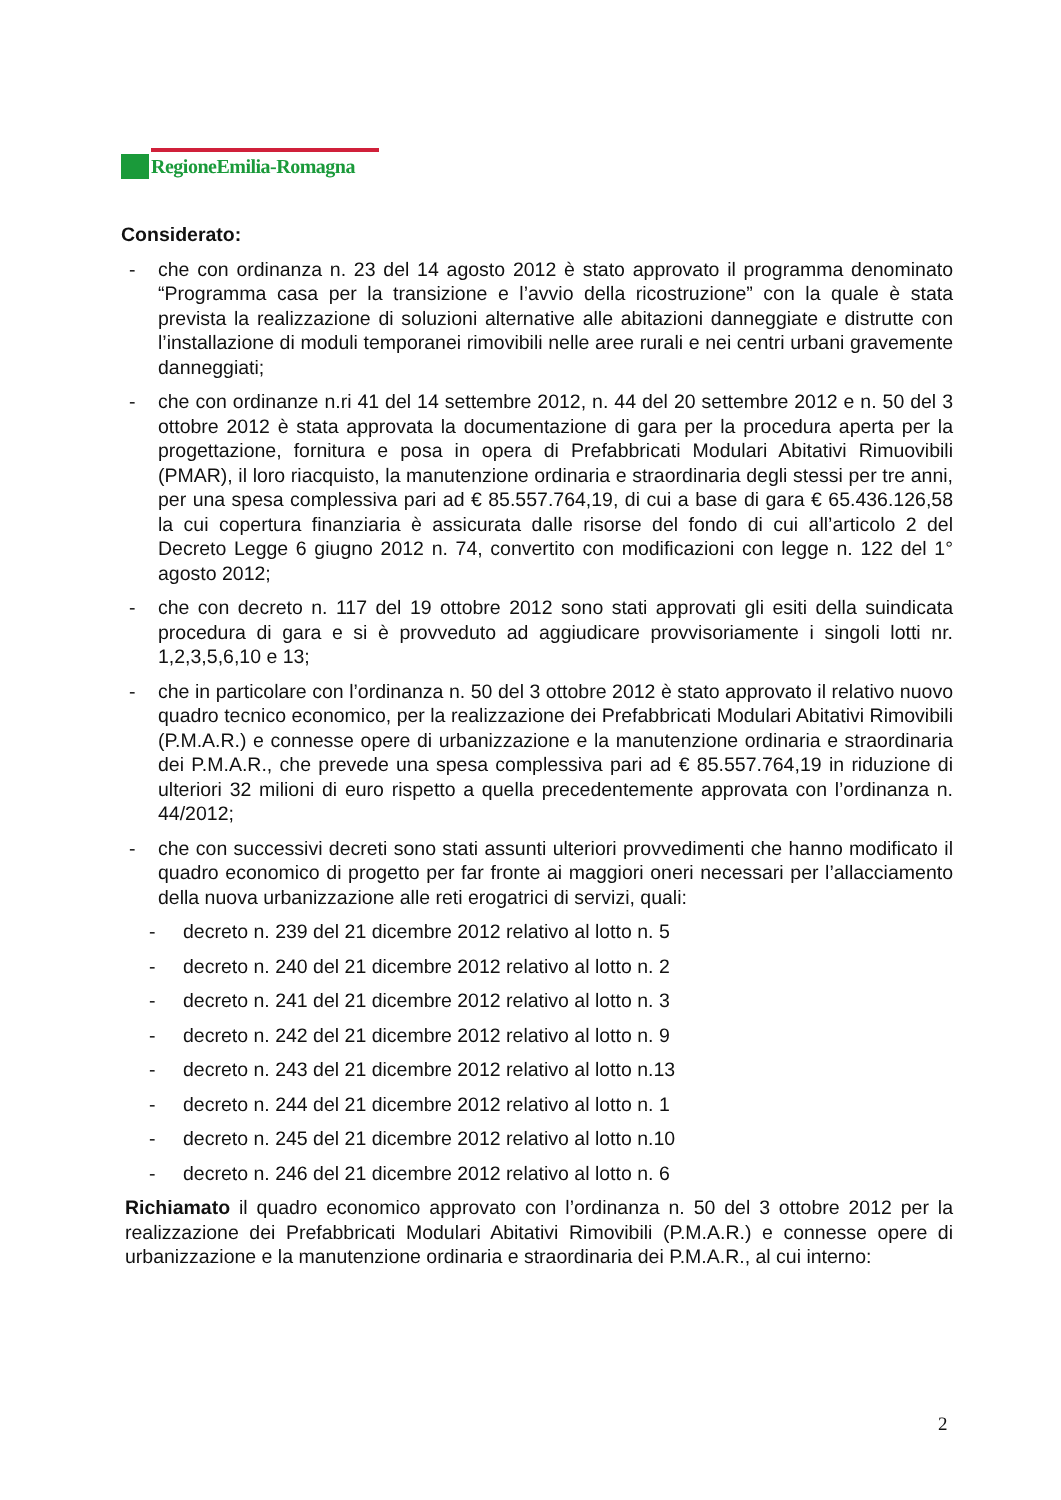RegioneEmilia-Romagna
Considerato:
- che con ordinanza n. 23 del 14 agosto 2012 è stato approvato il programma denominato “Programma casa per la transizione e l’avvio della ricostruzione” con la quale è stata prevista la realizzazione di soluzioni alternative alle abitazioni danneggiate e distrutte con l’installazione di moduli temporanei rimovibili nelle aree rurali e nei centri urbani gravemente danneggiati;
- che con ordinanze n.ri 41 del 14 settembre 2012, n. 44 del 20 settembre 2012 e n. 50 del 3 ottobre 2012 è stata approvata la documentazione di gara per la procedura aperta per la progettazione, fornitura e posa in opera di Prefabbricati Modulari Abitativi Rimuovibili (PMAR), il loro riacquisto, la manutenzione ordinaria e straordinaria degli stessi per tre anni, per una spesa complessiva pari ad € 85.557.764,19, di cui a base di gara € 65.436.126,58 la cui copertura finanziaria è assicurata dalle risorse del fondo di cui all’articolo 2 del Decreto Legge 6 giugno 2012 n. 74, convertito con modificazioni con legge n. 122 del 1° agosto 2012;
- che con decreto n. 117 del 19 ottobre 2012 sono stati approvati gli esiti della suindicata procedura di gara e si è provveduto ad aggiudicare provvisoriamente i singoli lotti nr. 1,2,3,5,6,10 e 13;
- che in particolare con l’ordinanza n. 50 del 3 ottobre 2012 è stato approvato il relativo nuovo quadro tecnico economico, per la realizzazione dei Prefabbricati Modulari Abitativi Rimovibili (P.M.A.R.) e connesse opere di urbanizzazione e la manutenzione ordinaria e straordinaria dei P.M.A.R., che prevede una spesa complessiva pari ad € 85.557.764,19 in riduzione di ulteriori 32 milioni di euro rispetto a quella precedentemente approvata con l’ordinanza n. 44/2012;
- che con successivi decreti sono stati assunti ulteriori provvedimenti che hanno modificato il quadro economico di progetto per far fronte ai maggiori oneri necessari per l’allacciamento della nuova urbanizzazione alle reti erogatrici di servizi, quali:
- decreto n. 239 del 21 dicembre 2012 relativo al lotto n. 5
- decreto n. 240 del 21 dicembre 2012 relativo al lotto n. 2
- decreto n. 241 del 21 dicembre 2012 relativo al lotto n. 3
- decreto n. 242 del 21 dicembre 2012 relativo al lotto n. 9
- decreto n. 243 del 21 dicembre 2012 relativo al lotto n.13
- decreto n. 244 del 21 dicembre 2012 relativo al lotto n. 1
- decreto n. 245 del 21 dicembre 2012 relativo al lotto n.10
- decreto n. 246 del 21 dicembre 2012 relativo al lotto n. 6
Richiamato il quadro economico approvato con l’ordinanza n. 50 del 3 ottobre 2012 per la realizzazione dei Prefabbricati Modulari Abitativi Rimovibili (P.M.A.R.) e connesse opere di urbanizzazione e la manutenzione ordinaria e straordinaria dei P.M.A.R., al cui interno:
2